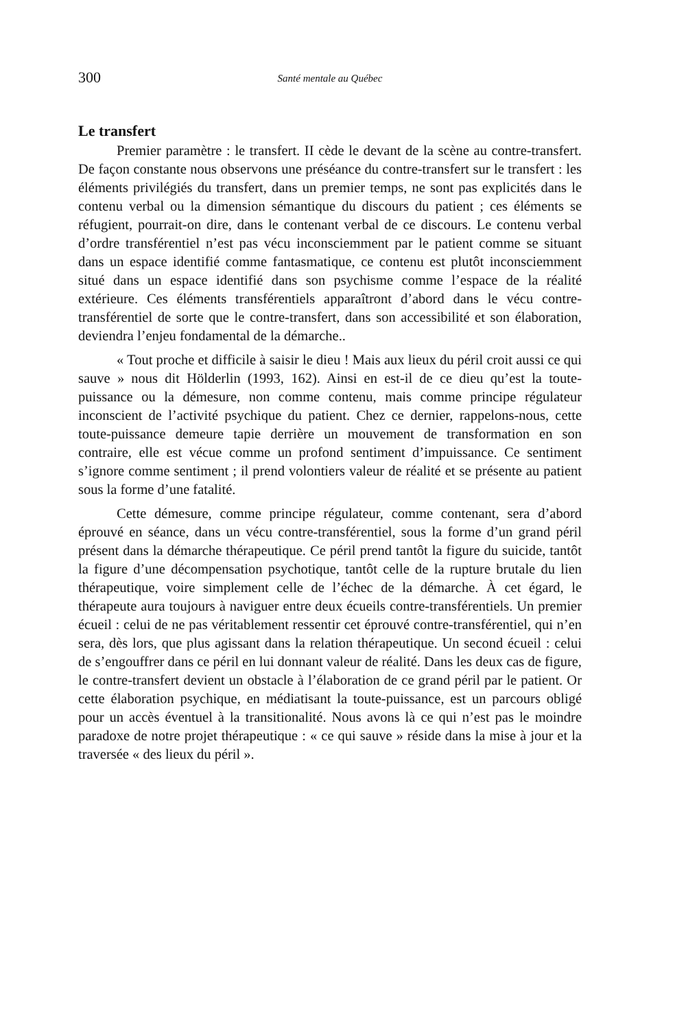300 Santé mentale au Québec
Le transfert
Premier paramètre : le transfert. II cède le devant de la scène au contre-transfert. De façon constante nous observons une préséance du contre-transfert sur le transfert : les éléments privilégiés du transfert, dans un premier temps, ne sont pas explicités dans le contenu verbal ou la dimension sémantique du discours du patient ; ces éléments se réfugient, pourrait-on dire, dans le contenant verbal de ce discours. Le contenu verbal d’ordre transférentiel n’est pas vécu inconsciemment par le patient comme se situant dans un espace identifié comme fantasmatique, ce contenu est plutôt inconsciemment situé dans un espace identifié dans son psychisme comme l’espace de la réalité extérieure. Ces éléments transférentiels apparaîtront d’abord dans le vécu contre-transférentiel de sorte que le contre-transfert, dans son accessibilité et son élaboration, deviendra l’enjeu fondamental de la démarche..
« Tout proche et difficile à saisir le dieu ! Mais aux lieux du péril croit aussi ce qui sauve » nous dit Hölderlin (1993, 162). Ainsi en est-il de ce dieu qu’est la toute-puissance ou la démesure, non comme contenu, mais comme principe régulateur inconscient de l’activité psychique du patient. Chez ce dernier, rappelons-nous, cette toute-puissance demeure tapie derrière un mouvement de transformation en son contraire, elle est vécue comme un profond sentiment d’impuissance. Ce sentiment s’ignore comme sentiment ; il prend volontiers valeur de réalité et se présente au patient sous la forme d’une fatalité.
Cette démesure, comme principe régulateur, comme contenant, sera d’abord éprouvé en séance, dans un vécu contre-transférentiel, sous la forme d’un grand péril présent dans la démarche thérapeutique. Ce péril prend tantôt la figure du suicide, tantôt la figure d’une décompensation psychotique, tantôt celle de la rupture brutale du lien thérapeutique, voire simplement celle de l’échec de la démarche. À cet égard, le thérapeute aura toujours à naviguer entre deux écueils contre-transférentiels. Un premier écueil : celui de ne pas véritablement ressentir cet éprouvé contre-transférentiel, qui n’en sera, dès lors, que plus agissant dans la relation thérapeutique. Un second écueil : celui de s’engouffrer dans ce péril en lui donnant valeur de réalité. Dans les deux cas de figure, le contre-transfert devient un obstacle à l’élaboration de ce grand péril par le patient. Or cette élaboration psychique, en médiatisant la toute-puissance, est un parcours obligé pour un accès éventuel à la transitionalité. Nous avons là ce qui n’est pas le moindre paradoxe de notre projet thérapeutique : « ce qui sauve » réside dans la mise à jour et la traversée « des lieux du péril ».